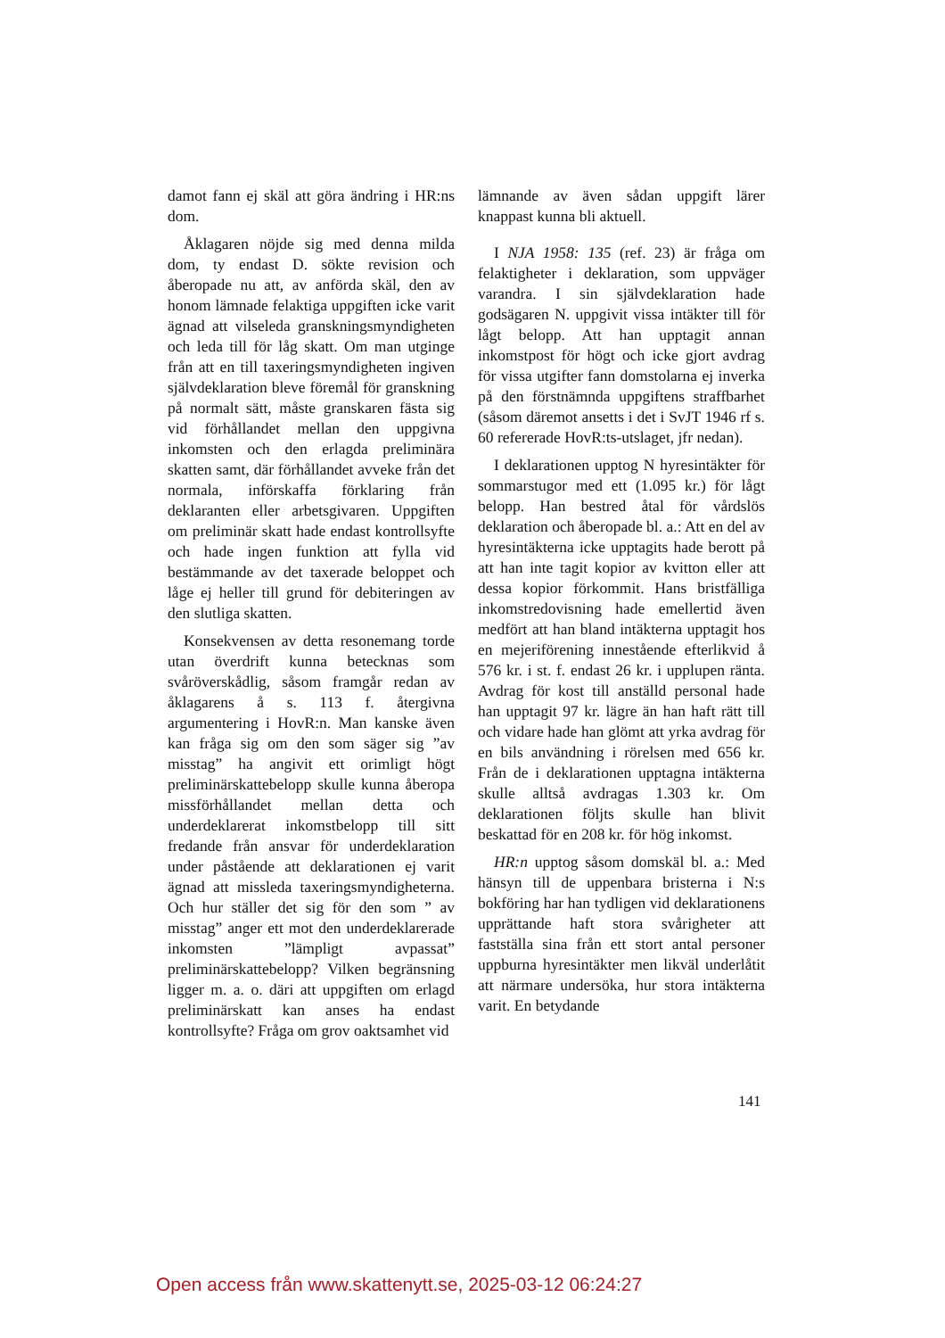damot fann ej skäl att göra ändring i HR:ns dom.
Åklagaren nöjde sig med denna milda dom, ty endast D. sökte revision och åberopade nu att, av anförda skäl, den av honom lämnade felaktiga uppgiften icke varit ägnad att vilseleda granskningsmyndigheten och leda till för låg skatt. Om man utginge från att en till taxeringsmyndigheten ingiven självdeklaration bleve föremål för granskning på normalt sätt, måste granskaren fästa sig vid förhållandet mellan den uppgivna inkomsten och den erlagda preliminära skatten samt, där förhållandet avveke från det normala, införskaffa förklaring från deklaranten eller arbetsgivaren. Uppgiften om preliminär skatt hade endast kontrollsyfte och hade ingen funktion att fylla vid bestämmande av det taxerade beloppet och låge ej heller till grund för debiteringen av den slutliga skatten.
Konsekvensen av detta resonemang torde utan överdrift kunna betecknas som svåröverskådlig, såsom framgår redan av åklagarens å s. 113 f. återgivna argumentering i HovR:n. Man kanske även kan fråga sig om den som säger sig ”av misstag” ha angivit ett orimligt högt preliminärskattebelopp skulle kunna åberopa missförhållandet mellan detta och underdeklarerat inkomstbelopp till sitt fredande från ansvar för underdeklaration under påstående att deklarationen ej varit ägnad att missleda taxeringsmyndigheterna. Och hur ställer det sig för den som ” av misstag” anger ett mot den underdeklarerade inkomsten ”lämpligt avpassat” preliminärskattebelopp? Vilken begränsning ligger m. a. o. däri att uppgiften om erlagd preliminärskatt kan anses ha endast kontrollsyfte? Fråga om grov oaktsamhet vid
lämnande av även sådan uppgift lärer knappast kunna bli aktuell.
I NJA 1958: 135 (ref. 23) är fråga om felaktigheter i deklaration, som uppväger varandra. I sin självdeklaration hade godsägaren N. uppgivit vissa intäkter till för lågt belopp. Att han upptagit annan inkomstpost för högt och icke gjort avdrag för vissa utgifter fann domstolarna ej inverka på den förstnämnda uppgiftens straffbarhet (såsom däremot ansetts i det i SvJT 1946 rf s. 60 refererade HovR:ts-utslaget, jfr nedan).
I deklarationen upptog N hyresintäkter för sommarstugor med ett (1.095 kr.) för lågt belopp. Han bestred åtal för vårdslös deklaration och åberopade bl. a.: Att en del av hyresintäkterna icke upptagits hade berott på att han inte tagit kopior av kvitton eller att dessa kopior förkommit. Hans bristfälliga inkomstredovisning hade emellertid även medfört att han bland intäkterna upptagit hos en mejeriförening innestående efterlikvid å 576 kr. i st. f. endast 26 kr. i upplupen ränta. Avdrag för kost till anställd personal hade han upptagit 97 kr. lägre än han haft rätt till och vidare hade han glömt att yrka avdrag för en bils användning i rörelsen med 656 kr. Från de i deklarationen upptagna intäkterna skulle alltså avdragas 1.303 kr. Om deklarationen följts skulle han blivit beskattad för en 208 kr. för hög inkomst.
HR:n upptog såsom domskäl bl. a.: Med hänsyn till de uppenbara bristerna i N:s bokföring har han tydligen vid deklarationens upprättande haft stora svårigheter att fastställa sina från ett stort antal personer uppburna hyresintäkter men likväl underlåtit att närmare undersöka, hur stora intäkterna varit. En betydande
141
Open access från www.skattenytt.se, 2025-03-12 06:24:27